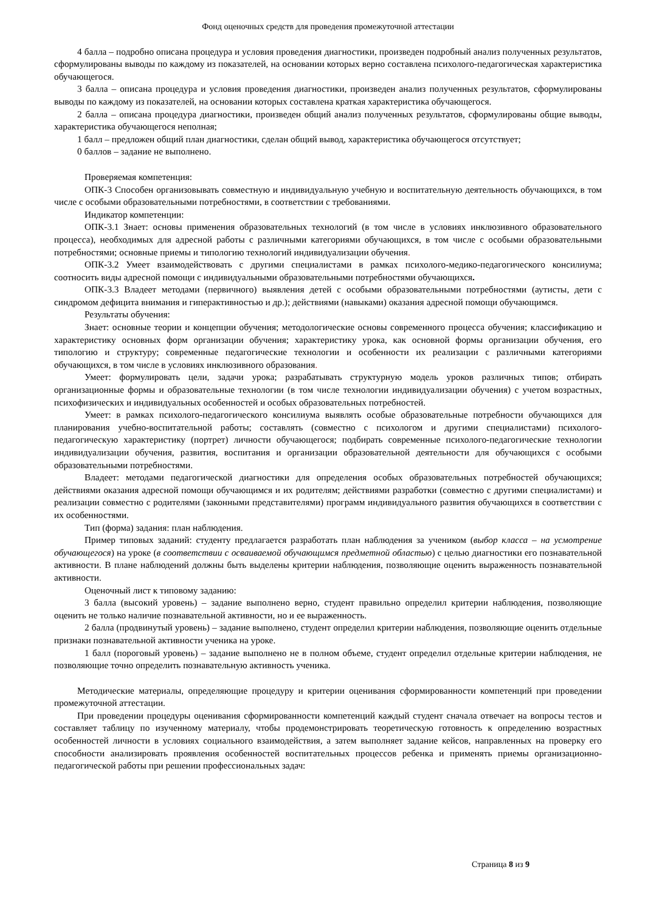Фонд оценочных средств для проведения промежуточной аттестации
4 балла – подробно описана процедура и условия проведения диагностики, произведен подробный анализ полученных результатов, сформулированы выводы по каждому из показателей, на основании которых верно составлена психолого-педагогическая характеристика обучающегося.
3 балла – описана процедура и условия проведения диагностики, произведен анализ полученных результатов, сформулированы выводы по каждому из показателей, на основании которых составлена краткая характеристика обучающегося.
2 балла – описана процедура диагностики, произведен общий анализ полученных результатов, сформулированы общие выводы, характеристика обучающегося неполная;
1 балл – предложен общий план диагностики, сделан общий вывод, характеристика обучающегося отсутствует;
0 баллов – задание не выполнено.
Проверяемая компетенция:
ОПК-3 Способен организовывать совместную и индивидуальную учебную и воспитательную деятельность обучающихся, в том числе с особыми образовательными потребностями, в соответствии с требованиями.
Индикатор компетенции:
ОПК-3.1 Знает: основы применения образовательных технологий (в том числе в условиях инклюзивного образовательного процесса), необходимых для адресной работы с различными категориями обучающихся, в том числе с особыми образовательными потребностями; основные приемы и типологию технологий индивидуализации обучения.
ОПК-3.2 Умеет взаимодействовать с другими специалистами в рамках психолого-медико-педагогического консилиума; соотносить виды адресной помощи с индивидуальными образовательными потребностями обучающихся.
ОПК-3.3 Владеет методами (первичного) выявления детей с особыми образовательными потребностями (аутисты, дети с синдромом дефицита внимания и гиперактивностью и др.); действиями (навыками) оказания адресной помощи обучающимся.
Результаты обучения:
Знает: основные теории и концепции обучения; методологические основы современного процесса обучения; классификацию и характеристику основных форм организации обучения; характеристику урока, как основной формы организации обучения, его типологию и структуру; современные педагогические технологии и особенности их реализации с различными категориями обучающихся, в том числе в условиях инклюзивного образования.
Умеет: формулировать цели, задачи урока; разрабатывать структурную модель уроков различных типов; отбирать организационные формы и образовательные технологии (в том числе технологии индивидуализации обучения) с учетом возрастных, психофизических и индивидуальных особенностей и особых образовательных потребностей.
Умеет: в рамках психолого-педагогического консилиума выявлять особые образовательные потребности обучающихся для планирования учебно-воспитательной работы; составлять (совместно с психологом и другими специалистами) психолого-педагогическую характеристику (портрет) личности обучающегося; подбирать современные психолого-педагогические технологии индивидуализации обучения, развития, воспитания и организации образовательной деятельности для обучающихся с особыми образовательными потребностями.
Владеет: методами педагогической диагностики для определения особых образовательных потребностей обучающихся; действиями оказания адресной помощи обучающимся и их родителям; действиями разработки (совместно с другими специалистами) и реализации совместно с родителями (законными представителями) программ индивидуального развития обучающихся в соответствии с их особенностями.
Тип (форма) задания: план наблюдения.
Пример типовых заданий: студенту предлагается разработать план наблюдения за учеником (выбор класса – на усмотрение обучающегося) на уроке (в соответствии с осваиваемой обучающимся предметной областью) с целью диагностики его познавательной активности. В плане наблюдений должны быть выделены критерии наблюдения, позволяющие оценить выраженность познавательной активности.
Оценочный лист к типовому заданию:
3 балла (высокий уровень) – задание выполнено верно, студент правильно определил критерии наблюдения, позволяющие оценить не только наличие познавательной активности, но и ее выраженность.
2 балла (продвинутый уровень) – задание выполнено, студент определил критерии наблюдения, позволяющие оценить отдельные признаки познавательной активности ученика на уроке.
1 балл (пороговый уровень) – задание выполнено не в полном объеме, студент определил отдельные критерии наблюдения, не позволяющие точно определить познавательную активность ученика.
Методические материалы, определяющие процедуру и критерии оценивания сформированности компетенций при проведении промежуточной аттестации.
При проведении процедуры оценивания сформированности компетенций каждый студент сначала отвечает на вопросы тестов и составляет таблицу по изученному материалу, чтобы продемонстрировать теоретическую готовность к определению возрастных особенностей личности в условиях социального взаимодействия, а затем выполняет задание кейсов, направленных на проверку его способности анализировать проявления особенностей воспитательных процессов ребенка и применять приемы организационно-педагогической работы при решении профессиональных задач:
Страница 8 из 9